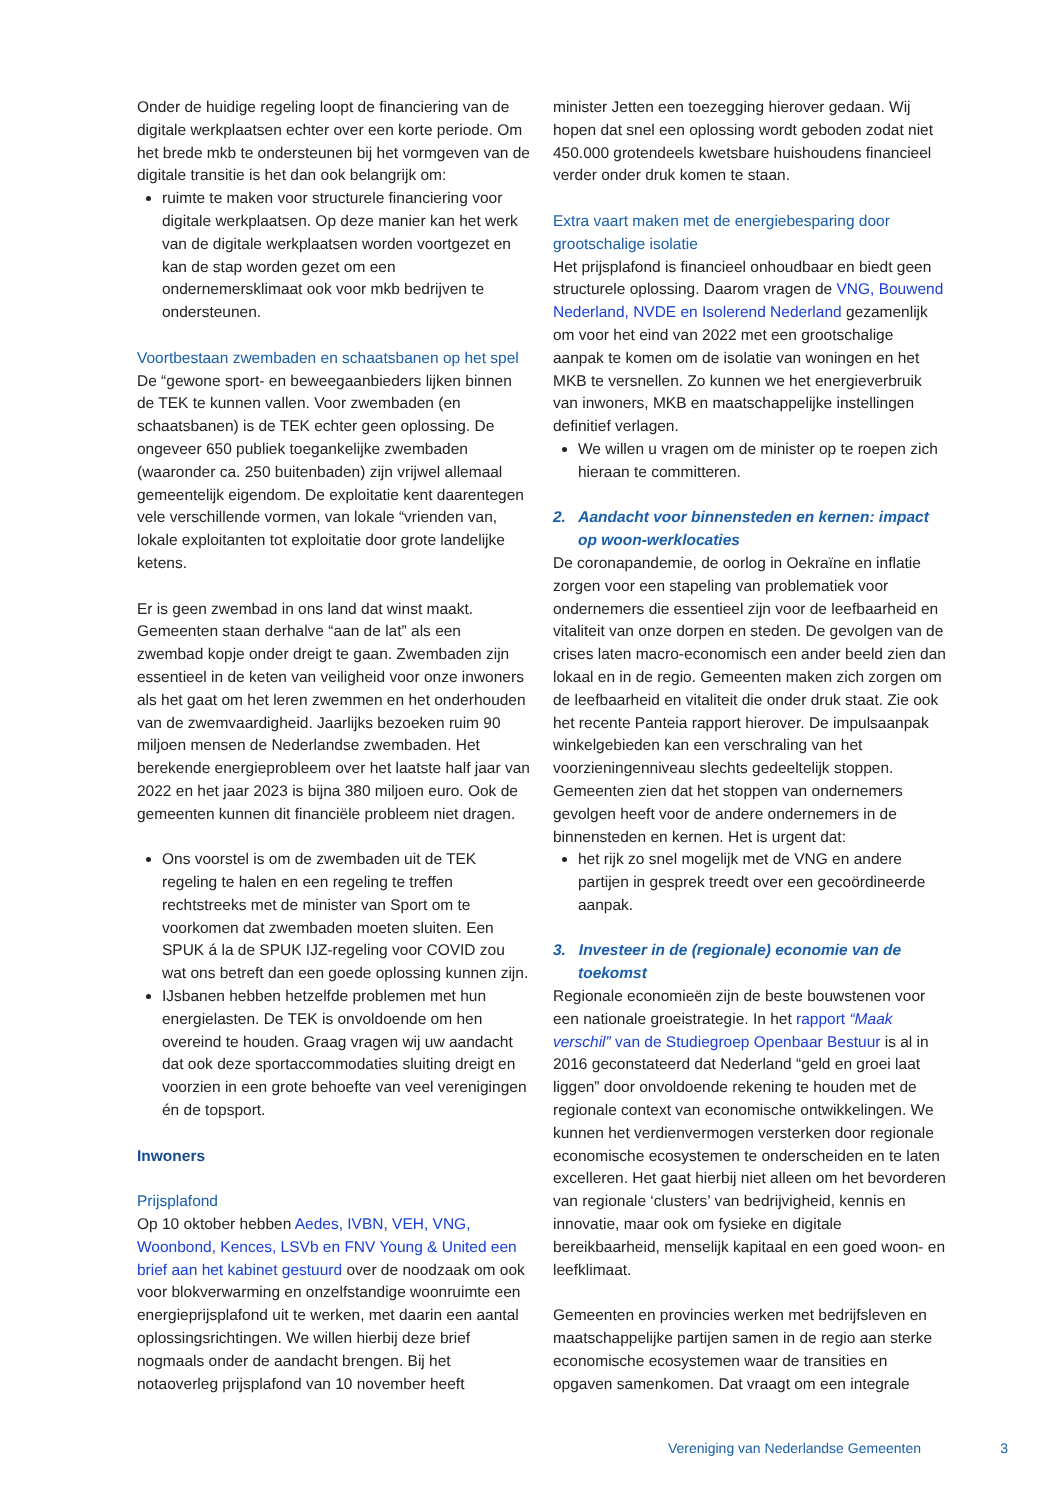Onder de huidige regeling loopt de financiering van de digitale werkplaatsen echter over een korte periode. Om het brede mkb te ondersteunen bij het vormgeven van de digitale transitie is het dan ook belangrijk om:
ruimte te maken voor structurele financiering voor digitale werkplaatsen. Op deze manier kan het werk van de digitale werkplaatsen worden voortgezet en kan de stap worden gezet om een ondernemersklimaat ook voor mkb bedrijven te ondersteunen.
Voortbestaan zwembaden en schaatsbanen op het spel
De “gewone sport- en beweegaanbieders lijken binnen de TEK te kunnen vallen. Voor zwembaden (en schaatsbanen) is de TEK echter geen oplossing. De ongeveer 650 publiek toegankelijke zwembaden (waaronder ca. 250 buitenbaden) zijn vrijwel allemaal gemeentelijk eigendom. De exploitatie kent daarentegen vele verschillende vormen, van lokale “vrienden van, lokale exploitanten tot exploitatie door grote landelijke ketens.
Er is geen zwembad in ons land dat winst maakt. Gemeenten staan derhalve “aan de lat” als een zwembad kopje onder dreigt te gaan. Zwembaden zijn essentieel in de keten van veiligheid voor onze inwoners als het gaat om het leren zwemmen en het onderhouden van de zwemvaardigheid. Jaarlijks bezoeken ruim 90 miljoen mensen de Nederlandse zwembaden. Het berekende energieprobleem over het laatste half jaar van 2022 en het jaar 2023 is bijna 380 miljoen euro. Ook de gemeenten kunnen dit financiële probleem niet dragen.
Ons voorstel is om de zwembaden uit de TEK regeling te halen en een regeling te treffen rechtstreeks met de minister van Sport om te voorkomen dat zwembaden moeten sluiten. Een SPUK á la de SPUK IJZ-regeling voor COVID zou wat ons betreft dan een goede oplossing kunnen zijn.
IJsbanen hebben hetzelfde problemen met hun energielasten. De TEK is onvoldoende om hen overeind te houden. Graag vragen wij uw aandacht dat ook deze sportaccommodaties sluiting dreigt en voorzien in een grote behoefte van veel verenigingen én de topsport.
Inwoners
Prijsplafond
Op 10 oktober hebben Aedes, IVBN, VEH, VNG, Woonbond, Kences, LSVb en FNV Young & United een brief aan het kabinet gestuurd over de noodzaak om ook voor blokverwarming en onzelfstandige woonruimte een energieprijsplafond uit te werken, met daarin een aantal oplossingsrichtingen. We willen hierbij deze brief nogmaals onder de aandacht brengen. Bij het notaoverleg prijsplafond van 10 november heeft
minister Jetten een toezegging hierover gedaan. Wij hopen dat snel een oplossing wordt geboden zodat niet 450.000 grotendeels kwetsbare huishoudens financieel verder onder druk komen te staan.
Extra vaart maken met de energiebesparing door grootschalige isolatie
Het prijsplafond is financieel onhoudbaar en biedt geen structurele oplossing. Daarom vragen de VNG, Bouwend Nederland, NVDE en Isolerend Nederland gezamenlijk om voor het eind van 2022 met een grootschalige aanpak te komen om de isolatie van woningen en het MKB te versnellen. Zo kunnen we het energieverbruik van inwoners, MKB en maatschappelijke instellingen definitief verlagen.
We willen u vragen om de minister op te roepen zich hieraan te committeren.
2. Aandacht voor binnensteden en kernen: impact op woon-werklocaties
De coronapandemie, de oorlog in Oekraïne en inflatie zorgen voor een stapeling van problematiek voor ondernemers die essentieel zijn voor de leefbaarheid en vitaliteit van onze dorpen en steden. De gevolgen van de crises laten macro-economisch een ander beeld zien dan lokaal en in de regio. Gemeenten maken zich zorgen om de leefbaarheid en vitaliteit die onder druk staat. Zie ook het recente Panteia rapport hierover. De impulsaanpak winkelgebieden kan een verschraling van het voorzieningenniveau slechts gedeeltelijk stoppen. Gemeenten zien dat het stoppen van ondernemers gevolgen heeft voor de andere ondernemers in de binnensteden en kernen. Het is urgent dat:
het rijk zo snel mogelijk met de VNG en andere partijen in gesprek treedt over een gecoördineerde aanpak.
3. Investeer in de (regionale) economie van de toekomst
Regionale economieën zijn de beste bouwstenen voor een nationale groeistrategie. In het rapport “Maak verschil” van de Studiegroep Openbaar Bestuur is al in 2016 geconstateerd dat Nederland “geld en groei laat liggen” door onvoldoende rekening te houden met de regionale context van economische ontwikkelingen. We kunnen het verdienvermogen versterken door regionale economische ecosystemen te onderscheiden en te laten excelleren. Het gaat hierbij niet alleen om het bevorderen van regionale ‘clusters’ van bedrijvigheid, kennis en innovatie, maar ook om fysieke en digitale bereikbaarheid, menselijk kapitaal en een goed woon- en leefklimaat.
Gemeenten en provincies werken met bedrijfsleven en maatschappelijke partijen samen in de regio aan sterke economische ecosystemen waar de transities en opgaven samenkomen. Dat vraagt om een integrale
Vereniging van Nederlandse Gemeenten 3